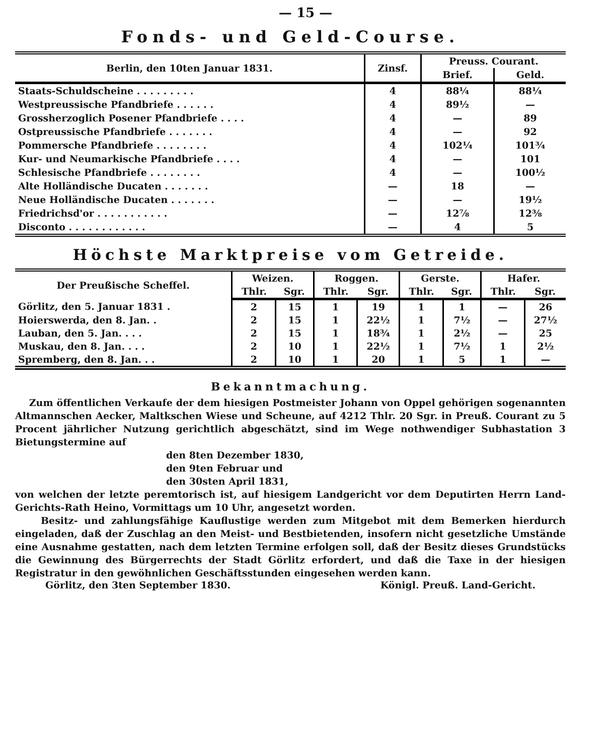— 15 —
Fonds- und Geld-Course.
| Berlin, den 10ten Januar 1831. | Zinsf. | Preuss. Courant. | |
| --- | --- | --- | --- |
| | | Brief. | Geld. |
| Staats-Schuldscheine . . . . . . . . . | 4 | 88¼ | 88¼ |
| Westpreussische Pfandbriefe . . . . . . | 4 | 89½ | — |
| Grossherzoglich Posener Pfandbriefe . . . . | 4 | — | 89 |
| Ostpreussische Pfandbriefe . . . . . . . | 4 | — | 92 |
| Pommersche Pfandbriefe . . . . . . . . | 4 | 102¼ | 101¾ |
| Kur- und Neumarkische Pfandbriefe . . . . | 4 | — | 101 |
| Schlesische Pfandbriefe . . . . . . . . | 4 | — | 100½ |
| Alte Holländische Ducaten . . . . . . . | — | 18 | — |
| Neue Holländische Ducaten . . . . . . . | — | — | 19½ |
| Friedrichsd'or . . . . . . . . . . . | — | 12⅞ | 12⅜ |
| Disconto . . . . . . . . . . . . | — | 4 | 5 |
Höchste Marktpreise vom Getreide.
| Der Preußische Scheffel. | Weizen. | | Roggen. | | Gerste. | | Hafer. | |
| --- | --- | --- | --- | --- | --- | --- | --- | --- |
| | Thlr. | Sgr. | Thlr. | Sgr. | Thlr. | Sgr. | Thlr. | Sgr. |
| Görlitz, den 5. Januar 1831 . | 2 | 15 | 1 | 19 | 1 | 1 | — | 26 |
| Hoierswerda, den 8. Jan. . | 2 | 15 | 1 | 22½ | 1 | 7½ | — | 27½ |
| Lauban, den 5. Jan. . . . | 2 | 15 | 1 | 18¾ | 1 | 2½ | — | 25 |
| Muskau, den 8. Jan. . . . | 2 | 10 | 1 | 22½ | 1 | 7½ | 1 | 2½ |
| Spremberg, den 8. Jan. . . | 2 | 10 | 1 | 20 | 1 | 5 | 1 | — |
Bekanntmachung.
Zum öffentlichen Verkaufe der dem hiesigen Postmeister Johann von Oppel gehörigen sogenannten Altmannschen Aecker, Maltkschen Wiese und Scheune, auf 4212 Thlr. 20 Sgr. in Preuß. Courant zu 5 Procent jährlicher Nutzung gerichtlich abgeschätzt, sind im Wege nothwendiger Subhastation 3 Bietungstermine auf
den 8ten Dezember 1830,
den 9ten Februar und
den 30sten April 1831,
von welchen der letzte peremtorisch ist, auf hiesigem Landgericht vor dem Deputirten Herrn Land-Gerichts-Rath Heino, Vormittags um 10 Uhr, angesetzt worden.
Besitz- und zahlungsfähige Kauflustige werden zum Mitgebot mit dem Bemerken hierdurch eingeladen, daß der Zuschlag an den Meist- und Bestbietenden, insofern nicht gesetzliche Umstände eine Ausnahme gestatten, nach dem letzten Termine erfolgen soll, daß der Besitz dieses Grundstücks die Gewinnung des Bürgerrechts der Stadt Görlitz erfordert, und daß die Taxe in der hiesigen Registratur in den gewöhnlichen Geschäftsstunden eingesehen werden kann.
Görlitz, den 3ten September 1830. Königl. Preuß. Land-Gericht.